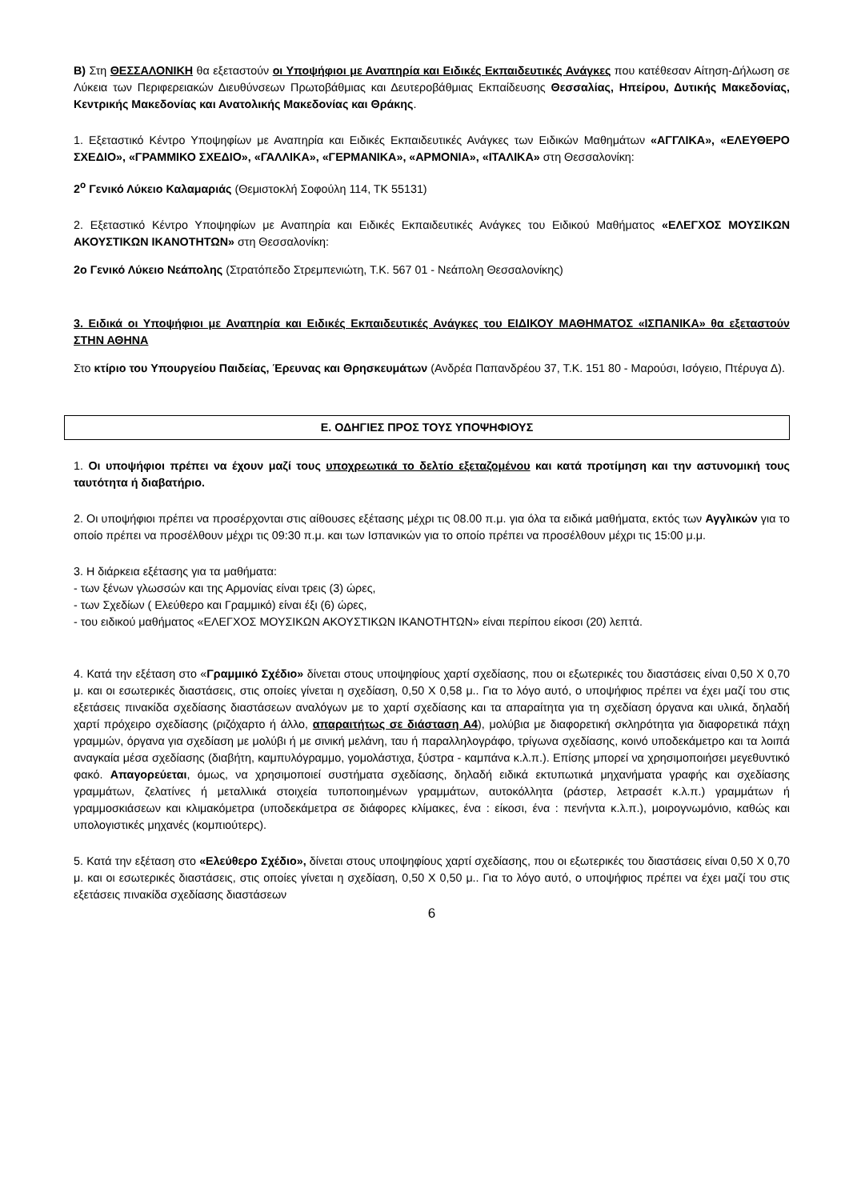Β) Στη ΘΕΣΣΑΛΟΝΙΚΗ θα εξεταστούν οι Υποψήφιοι με Αναπηρία και Ειδικές Εκπαιδευτικές Ανάγκες που κατέθεσαν Αίτηση-Δήλωση σε Λύκεια των Περιφερειακών Διευθύνσεων Πρωτοβάθμιας και Δευτεροβάθμιας Εκπαίδευσης Θεσσαλίας, Ηπείρου, Δυτικής Μακεδονίας, Κεντρικής Μακεδονίας και Ανατολικής Μακεδονίας και Θράκης.
1. Εξεταστικό Κέντρο Υποψηφίων με Αναπηρία και Ειδικές Εκπαιδευτικές Ανάγκες των Ειδικών Μαθημάτων «ΑΓΓΛΙΚΑ», «ΕΛΕΥΘΕΡΟ ΣΧΕΔΙΟ», «ΓΡΑΜΜΙΚΟ ΣΧΕΔΙΟ», «ΓΑΛΛΙΚΑ», «ΓΕΡΜΑΝΙΚΑ», «ΑΡΜΟΝΙΑ», «ΙΤΑΛΙΚΑ» στη Θεσσαλονίκη:
2<sup>ο</sup> Γενικό Λύκειο Καλαμαριάς (Θεμιστοκλή Σοφούλη 114, ΤΚ 55131)
2. Εξεταστικό Κέντρο Υποψηφίων με Αναπηρία και Ειδικές Εκπαιδευτικές Ανάγκες του Ειδικού Μαθήματος «ΕΛΕΓΧΟΣ ΜΟΥΣΙΚΩΝ ΑΚΟΥΣΤΙΚΩΝ ΙΚΑΝΟΤΗΤΩΝ» στη Θεσσαλονίκη:
2ο Γενικό Λύκειο Νεάπολης (Στρατόπεδο Στρεμπενιώτη, Τ.Κ. 567 01 - Νεάπολη Θεσσαλονίκης)
3. Ειδικά οι Υποψήφιοι με Αναπηρία και Ειδικές Εκπαιδευτικές Ανάγκες του ΕΙΔΙΚΟΥ ΜΑΘΗΜΑΤΟΣ «ΙΣΠΑΝΙΚΑ» θα εξεταστούν ΣΤΗΝ ΑΘΗΝΑ
Στο κτίριο του Υπουργείου Παιδείας, Έρευνας και Θρησκευμάτων (Ανδρέα Παπανδρέου 37, Τ.Κ. 151 80 - Μαρούσι, Ισόγειο, Πτέρυγα Δ).
Ε. ΟΔΗΓΙΕΣ ΠΡΟΣ ΤΟΥΣ ΥΠΟΨΗΦΙΟΥΣ
1. Οι υποψήφιοι πρέπει να έχουν μαζί τους υποχρεωτικά το δελτίο εξεταζομένου και κατά προτίμηση και την αστυνομική τους ταυτότητα ή διαβατήριο.
2. Οι υποψήφιοι πρέπει να προσέρχονται στις αίθουσες εξέτασης μέχρι τις 08.00 π.μ. για όλα τα ειδικά μαθήματα, εκτός των Αγγλικών για το οποίο πρέπει να προσέλθουν μέχρι τις 09:30 π.μ. και των Ισπανικών για το οποίο πρέπει να προσέλθουν μέχρι τις 15:00 μ.μ.
3. Η διάρκεια εξέτασης για τα μαθήματα:
- των ξένων γλωσσών και της Αρμονίας είναι τρεις (3) ώρες,
- των Σχεδίων ( Ελεύθερο και Γραμμικό) είναι έξι (6) ώρες,
- του ειδικού μαθήματος «ΕΛΕΓΧΟΣ ΜΟΥΣΙΚΩΝ ΑΚΟΥΣΤΙΚΩΝ ΙΚΑΝΟΤΗΤΩΝ» είναι περίπου είκοσι (20) λεπτά.
4. Κατά την εξέταση στο «Γραμμικό Σχέδιο» δίνεται στους υποψηφίους χαρτί σχεδίασης, που οι εξωτερικές του διαστάσεις είναι 0,50 Χ 0,70 μ. και οι εσωτερικές διαστάσεις, στις οποίες γίνεται η σχεδίαση, 0,50 Χ 0,58 μ.. Για το λόγο αυτό, ο υποψήφιος πρέπει να έχει μαζί του στις εξετάσεις πινακίδα σχεδίασης διαστάσεων αναλόγων με το χαρτί σχεδίασης και τα απαραίτητα για τη σχεδίαση όργανα και υλικά, δηλαδή χαρτί πρόχειρο σχεδίασης (ριζόχαρτο ή άλλο, απαραιτήτως σε διάσταση Α4), μολύβια με διαφορετική σκληρότητα για διαφορετικά πάχη γραμμών, όργανα για σχεδίαση με μολύβι ή με σινική μελάνη, ταυ ή παραλληλογράφο, τρίγωνα σχεδίασης, κοινό υποδεκάμετρο και τα λοιπά αναγκαία μέσα σχεδίασης (διαβήτη, καμπυλόγραμμο, γομολάστιχα, ξύστρα - καμπάνα κ.λ.π.). Επίσης μπορεί να χρησιμοποιήσει μεγεθυντικό φακό. Απαγορεύεται, όμως, να χρησιμοποιεί συστήματα σχεδίασης, δηλαδή ειδικά εκτυπωτικά μηχανήματα γραφής και σχεδίασης γραμμάτων, ζελατίνες ή μεταλλικά στοιχεία τυποποιημένων γραμμάτων, αυτοκόλλητα (ράστερ, λετρασέτ κ.λ.π.) γραμμάτων ή γραμμοσκιάσεων και κλιμακόμετρα (υποδεκάμετρα σε διάφορες κλίμακες, ένα : είκοσι, ένα : πενήντα κ.λ.π.), μοιρογνωμόνιο, καθώς και υπολογιστικές μηχανές (κομπιούτερς).
5. Κατά την εξέταση στο «Ελεύθερο Σχέδιο», δίνεται στους υποψηφίους χαρτί σχεδίασης, που οι εξωτερικές του διαστάσεις είναι 0,50 Χ 0,70 μ. και οι εσωτερικές διαστάσεις, στις οποίες γίνεται η σχεδίαση, 0,50 Χ 0,50 μ.. Για το λόγο αυτό, ο υποψήφιος πρέπει να έχει μαζί του στις εξετάσεις πινακίδα σχεδίασης διαστάσεων
6